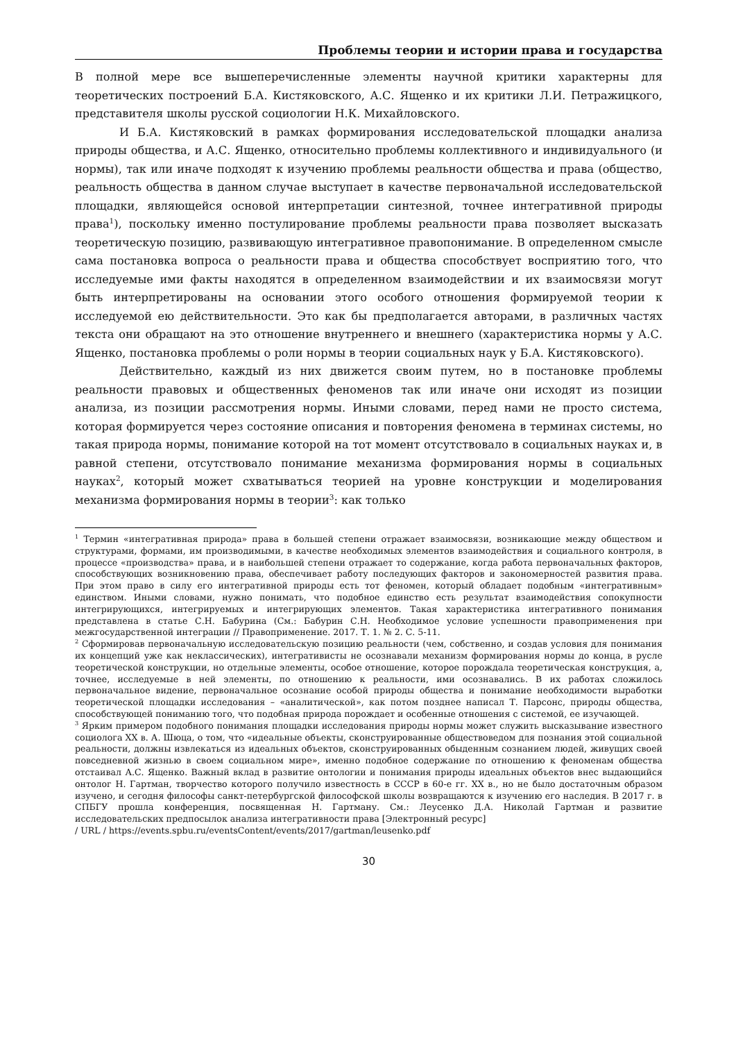Проблемы теории и истории права и государства
В полной мере все вышеперечисленные элементы научной критики характерны для теоретических построений Б.А. Кистяковского, А.С. Ященко и их критики Л.И. Петражицкого, представителя школы русской социологии Н.К. Михайловского.
И Б.А. Кистяковский в рамках формирования исследовательской площадки анализа природы общества, и А.С. Ященко, относительно проблемы коллективного и индивидуального (и нормы), так или иначе подходят к изучению проблемы реальности общества и права (общество, реальность общества в данном случае выступает в качестве первоначальной исследовательской площадки, являющейся основой интерпретации синтезной, точнее интегративной природы права<sup>1</sup>), поскольку именно постулирование проблемы реальности права позволяет высказать теоретическую позицию, развивающую интегративное правопонимание. В определенном смысле сама постановка вопроса о реальности права и общества способствует восприятию того, что исследуемые ими факты находятся в определенном взаимодействии и их взаимосвязи могут быть интерпретированы на основании этого особого отношения формируемой теории к исследуемой ею действительности. Это как бы предполагается авторами, в различных частях текста они обращают на это отношение внутреннего и внешнего (характеристика нормы у А.С. Ященко, постановка проблемы о роли нормы в теории социальных наук у Б.А. Кистяковского).
Действительно, каждый из них движется своим путем, но в постановке проблемы реальности правовых и общественных феноменов так или иначе они исходят из позиции анализа, из позиции рассмотрения нормы. Иными словами, перед нами не просто система, которая формируется через состояние описания и повторения феномена в терминах системы, но такая природа нормы, понимание которой на тот момент отсутствовало в социальных науках и, в равной степени, отсутствовало понимание механизма формирования нормы в социальных науках<sup>2</sup>, который может схватываться теорией на уровне конструкции и моделирования механизма формирования нормы в теории<sup>3</sup>: как только
<sup>1</sup> Термин «интегративная природа» права в большей степени отражает взаимосвязи, возникающие между обществом и структурами, формами, им производимыми, в качестве необходимых элементов взаимодействия и социального контроля, в процессе «производства» права, и в наибольшей степени отражает то содержание, когда работа первоначальных факторов, способствующих возникновению права, обеспечивает работу последующих факторов и закономерностей развития права. При этом право в силу его интегративной природы есть тот феномен, который обладает подобным «интегративным» единством. Иными словами, нужно понимать, что подобное единство есть результат взаимодействия сопокупности интегрирующихся, интегрируемых и интегрирующих элементов. Такая характеристика интегративного понимания представлена в статье С.Н. Бабурина (См.: Бабурин С.Н. Необходимое условие успешности правоприменения при межгосударственной интеграции // Правоприменение. 2017. Т. 1. № 2. С. 5-11.
<sup>2</sup> Сформировав первоначальную исследовательскую позицию реальности (чем, собственно, и создав условия для понимания их концепций уже как неклассических), интегративисты не осознавали механизм формирования нормы до конца, в русле теоретической конструкции, но отдельные элементы, особое отношение, которое порождала теоретическая конструкция, а, точнее, исследуемые в ней элементы, по отношению к реальности, ими осознавались. В их работах сложилось первоначальное видение, первоначальное осознание особой природы общества и понимание необходимости выработки теоретической площадки исследования – «аналитической», как потом позднее написал Т. Парсонс, природы общества, способствующей пониманию того, что подобная природа порождает и особенные отношения с системой, ее изучающей.
<sup>3</sup> Ярким примером подобного понимания площадки исследования природы нормы может служить высказывание известного социолога XX в. А. Шюца, о том, что «идеальные объекты, сконструированные обществоведом для познания этой социальной реальности, должны извлекаться из идеальных объектов, сконструированных обыденным сознанием людей, живущих своей повседневной жизнью в своем социальном мире», именно подобное содержание по отношению к феноменам общества отстаивал А.С. Ященко. Важный вклад в развитие онтологии и понимания природы идеальных объектов внес выдающийся онтолог Н. Гартман, творчество которого получило известность в СССР в 60-е гг. XX в., но не было достаточным образом изучено, и сегодня философы санкт-петербургской философской школы возвращаются к изучению его наследия. В 2017 г. в СПБГУ прошла конференция, посвященная Н. Гартману. См.: Леусенко Д.А. Николай Гартман и развитие исследовательских предпосылок анализа интегративности права [Электронный ресурс]
/ URL / https://events.spbu.ru/eventsContent/events/2017/gartman/leusenko.pdf
30